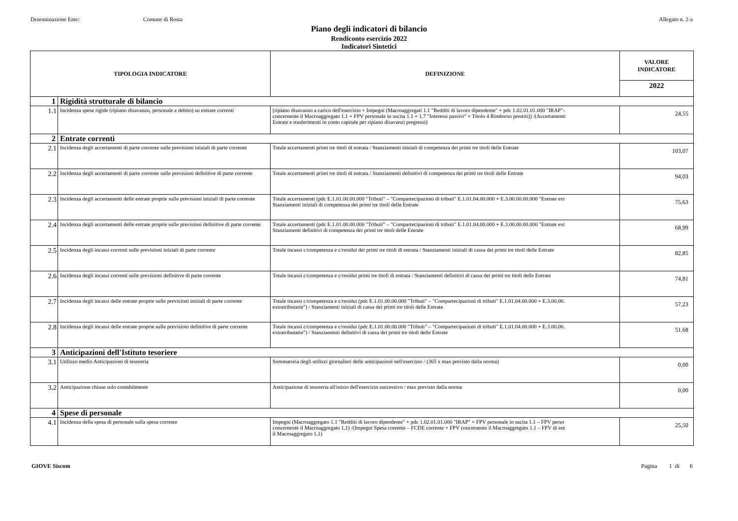Denominazione Ente: Comune di Rosta Allegato n. 2-a
Piano degli indicatori di bilancio
Rendiconto esercizio 2022
Indicatori Sintetici
| TIPOLOGIA INDICATORE | | DEFINIZIONE | VALORE INDICATORE |
| --- | --- | --- | --- |
| | | | 2022 |
| 1 | Rigidità strutturale di bilancio | | |
| 1.1 | Incidenza spese rigide (ripiano disavanzo, personale e debito) su entrate correnti | [ripiano disavanzo a carico dell'esercizio + Impegni (Macroaggregati 1.1 "Redditi di lavoro dipendente" + pdc 1.02.01.01.000 "IRAP"- concernente il Macroaggregato 1.1 + FPV personale in uscita 1.1 + 1.7 "Interessi passivi" + Titolo 4 Rimborso prestiti)] /(Accertamenti Entrate e trasferimenti in conto capitale per ripiano disavanzi pregressi) | 24,55 |
| 2 | Entrate correnti | | |
| 2.1 | Incidenza degli accertamenti di parte corrente sulle previsioni iniziali di parte corrente | Totale accertamenti primi tre titoli di entrata / Stanziamenti iniziali di competenza dei primi tre titoli delle Entrate | 103,07 |
| 2.2 | Incidenza degli accertamenti di parte corrente sulle previsioni definitive di parte corrente | Totale accertamenti primi tre titoli di entrata / Stanziamenti definitivi di competenza dei primi tre titoli delle Entrate | 94,03 |
| 2.3 | Incidenza degli accertamenti delle entrate proprie sulle previsioni iniziali di parte corrente | Totale accertamenti (pdc E.1.01.00.00.000 "Tributi" – "Compartecipazioni di tributi" E.1.01.04.00.000 + E.3.00.00.00.000 "Entrate ext Stanziamenti iniziali di competenza dei primi tre titoli delle Entrate | 75,63 |
| 2.4 | Incidenza degli accertamenti delle entrate proprie sulle previsioni definitive di parte corrente | Totale accertamenti (pdc E.1.01.00.00.000 "Tributi" – "Compartecipazioni di tributi" E.1.01.04.00.000 + E.3.00.00.00.000 "Entrate ext Stanziamenti definitivi di competenza dei primi tre titoli delle Entrate | 68,99 |
| 2.5 | Incidenza degli incassi correnti sulle previsioni iniziali di parte corrente | Totale incassi c/competenza e c/residui dei primi tre titoli di entrata / Stanziamenti iniziali di cassa dei primi tre titoli delle Entrate | 82,85 |
| 2.6 | Incidenza degli incassi correnti sulle previsioni definitive di parte corrente | Totale incassi c/competenza e c/residui primi tre titoli di entrata / Stanziamenti definitivi di cassa dei primi tre titoli delle Entrate | 74,81 |
| 2.7 | Incidenza degli incassi delle entrate proprie sulle previsioni iniziali di parte corrente | Totale incassi c/competenza e c/residui (pdc E.1.01.00.00.000 "Tributi" – "Compartecipazioni di tributi" E.1.01.04.00.000 + E.3.00.00. extratributarie") / Stanziamenti iniziali di cassa dei primi tre titoli delle Entrate | 57,23 |
| 2.8 | Incidenza degli incassi delle entrate proprie sulle previsioni definitive di parte corrente | Totale incassi c/competenza e c/residui (pdc E.1.01.00.00.000 "Tributi" – "Compartecipazioni di tributi" E.1.01.04.00.000 + E.3.00.00. extratributarie") / Stanziamenti definitivi di cassa dei primi tre titoli delle Entrate | 51,68 |
| 3 | Anticipazioni dell'Istituto tesoriere | | |
| 3.1 | Utilizzo medio Anticipazioni di tesoreria | Sommatoria degli utilizzi giornalieri delle anticipazioni nell'esercizio / (365 x max previsto dalla norma) | 0,00 |
| 3.2 | Anticipazione chiuse solo contabilmente | Anticipazione di tesoreria all'inizio dell'esercizio successivo / max previsto dalla norma | 0,00 |
| 4 | Spese di personale | | |
| 4.1 | Incidenza della spesa di personale sulla spesa corrente | Impegni (Macroaggregato 1.1 "Redditi di lavoro dipendente" + pdc 1.02.01.01.000 "IRAP" + FPV personale in uscita 1.1 – FPV perso concernente il Macroaggregato 1.1) /(Impegni Spesa corrente – FCDE corrente + FPV concernente il Macroaggregato 1.1 – FPV di ent il Macroaggregato 1.1) | 25,50 |
GIOVE Siscom Pagina 1 di 6